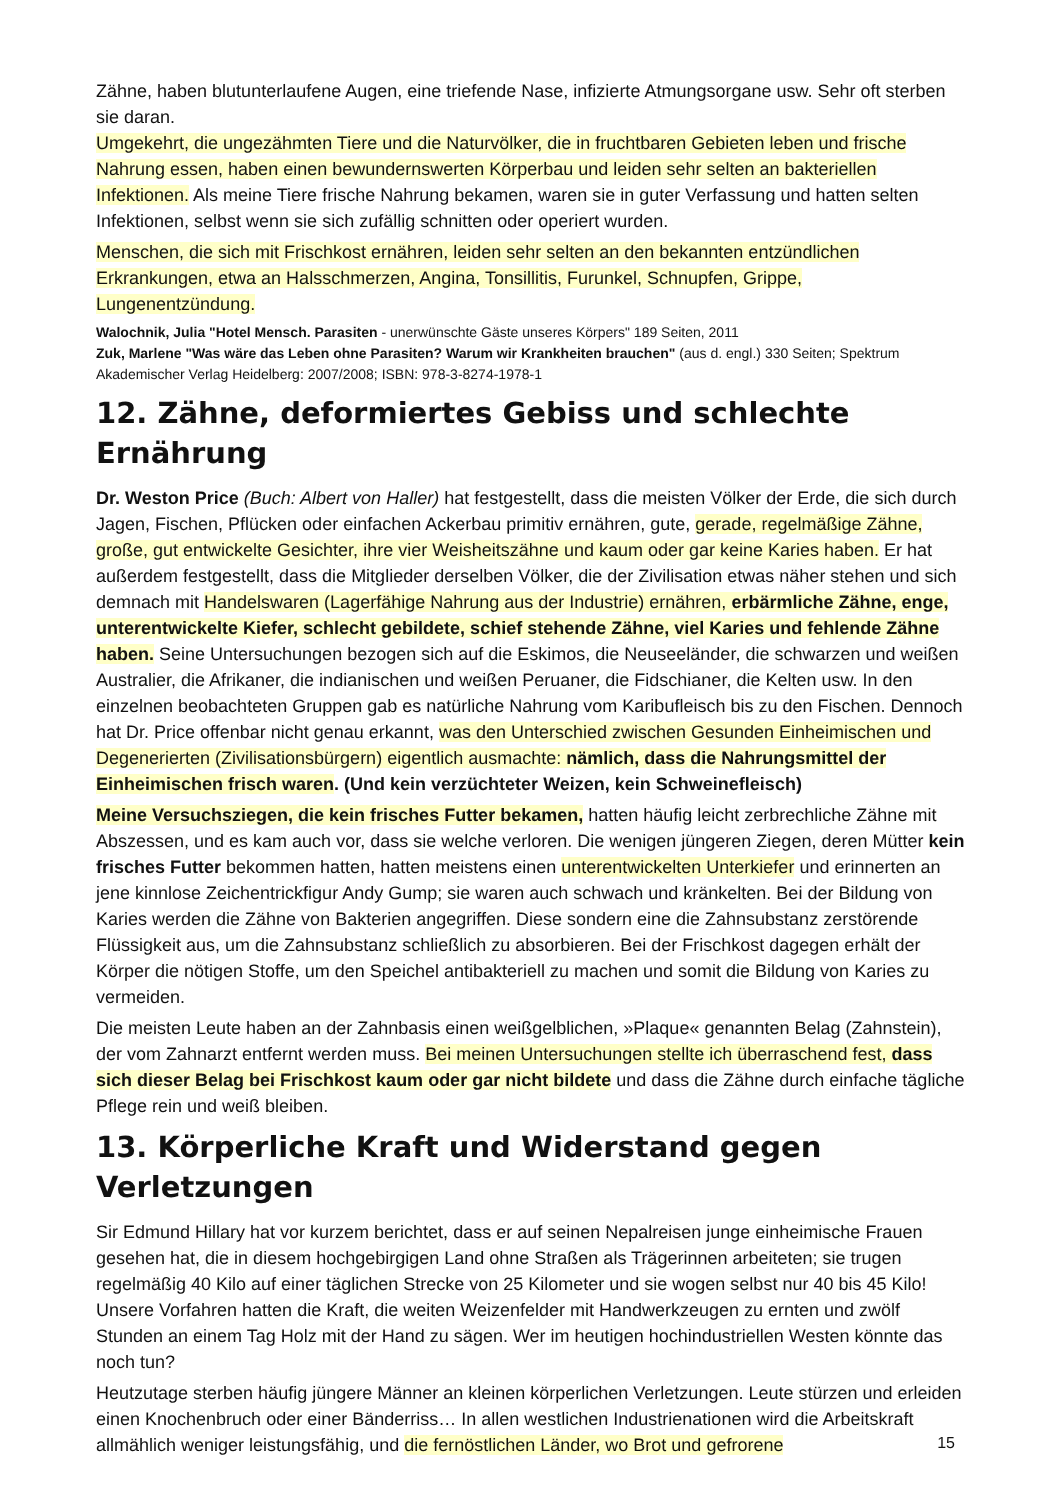Zähne, haben blutunterlaufene Augen, eine triefende Nase, infizierte Atmungsorgane usw. Sehr oft sterben sie daran.
Umgekehrt, die ungezähmten Tiere und die Naturvölker, die in fruchtbaren Gebieten leben und frische Nahrung essen, haben einen bewundernswerten Körperbau und leiden sehr selten an bakteriellen Infektionen. Als meine Tiere frische Nahrung bekamen, waren sie in guter Verfassung und hatten selten Infektionen, selbst wenn sie sich zufällig schnitten oder operiert wurden.
Menschen, die sich mit Frischkost ernähren, leiden sehr selten an den bekannten entzündlichen Erkrankungen, etwa an Halsschmerzen, Angina, Tonsillitis, Furunkel, Schnupfen, Grippe, Lungenentzündung.
Walochnik, Julia "Hotel Mensch. Parasiten - unerwünschte Gäste unseres Körpers" 189 Seiten, 2011
Zuk, Marlene "Was wäre das Leben ohne Parasiten? Warum wir Krankheiten brauchen" (aus d. engl.) 330 Seiten; Spektrum Akademischer Verlag Heidelberg: 2007/2008; ISBN: 978-3-8274-1978-1
12. Zähne, deformiertes Gebiss und schlechte Ernährung
Dr. Weston Price (Buch: Albert von Haller) hat festgestellt, dass die meisten Völker der Erde, die sich durch Jagen, Fischen, Pflücken oder einfachen Ackerbau primitiv ernähren, gute, gerade, regelmäßige Zähne, große, gut entwickelte Gesichter, ihre vier Weisheitszähne und kaum oder gar keine Karies haben. Er hat außerdem festgestellt, dass die Mitglieder derselben Völker, die der Zivilisation etwas näher stehen und sich demnach mit Handelswaren (Lagerfähige Nahrung aus der Industrie) ernähren, erbärmliche Zähne, enge, unterentwickelte Kiefer, schlecht gebildete, schief stehende Zähne, viel Karies und fehlende Zähne haben. Seine Untersuchungen bezogen sich auf die Eskimos, die Neuseeländer, die schwarzen und weißen Australier, die Afrikaner, die indianischen und weißen Peruaner, die Fidschianer, die Kelten usw. In den einzelnen beobachteten Gruppen gab es natürliche Nahrung vom Karibufleisch bis zu den Fischen. Dennoch hat Dr. Price offenbar nicht genau erkannt, was den Unterschied zwischen Gesunden Einheimischen und Degenerierten (Zivilisationsbürgern) eigentlich ausmachte: nämlich, dass die Nahrungsmittel der Einheimischen frisch waren. (Und kein verzüchteter Weizen, kein Schweinefleisch)
Meine Versuchsziegen, die kein frisches Futter bekamen, hatten häufig leicht zerbrechliche Zähne mit Abszessen, und es kam auch vor, dass sie welche verloren. Die wenigen jüngeren Ziegen, deren Mütter kein frisches Futter bekommen hatten, hatten meistens einen unterentwickelten Unterkiefer und erinnerten an jene kinnlose Zeichentrickfigur Andy Gump; sie waren auch schwach und kränkelten. Bei der Bildung von Karies werden die Zähne von Bakterien angegriffen. Diese sondern eine die Zahnsubstanz zerstörende Flüssigkeit aus, um die Zahnsubstanz schließlich zu absorbieren. Bei der Frischkost dagegen erhält der Körper die nötigen Stoffe, um den Speichel antibakteriell zu machen und somit die Bildung von Karies zu vermeiden.
Die meisten Leute haben an der Zahnbasis einen weißgelblichen, »Plaque« genannten Belag (Zahnstein), der vom Zahnarzt entfernt werden muss. Bei meinen Untersuchungen stellte ich überraschend fest, dass sich dieser Belag bei Frischkost kaum oder gar nicht bildete und dass die Zähne durch einfache tägliche Pflege rein und weiß bleiben.
13. Körperliche Kraft und Widerstand gegen Verletzungen
Sir Edmund Hillary hat vor kurzem berichtet, dass er auf seinen Nepalreisen junge einheimische Frauen gesehen hat, die in diesem hochgebirgigen Land ohne Straßen als Trägerinnen arbeiteten; sie trugen regelmäßig 40 Kilo auf einer täglichen Strecke von 25 Kilometer und sie wogen selbst nur 40 bis 45 Kilo! Unsere Vorfahren hatten die Kraft, die weiten Weizenfelder mit Handwerkzeugen zu ernten und zwölf Stunden an einem Tag Holz mit der Hand zu sägen. Wer im heutigen hochindustriellen Westen könnte das noch tun?
Heutzutage sterben häufig jüngere Männer an kleinen körperlichen Verletzungen. Leute stürzen und erleiden einen Knochenbruch oder einer Bänderriss… In allen westlichen Industrienationen wird die Arbeitskraft allmählich weniger leistungsfähig, und die fernöstlichen Länder, wo Brot und gefrorene
15